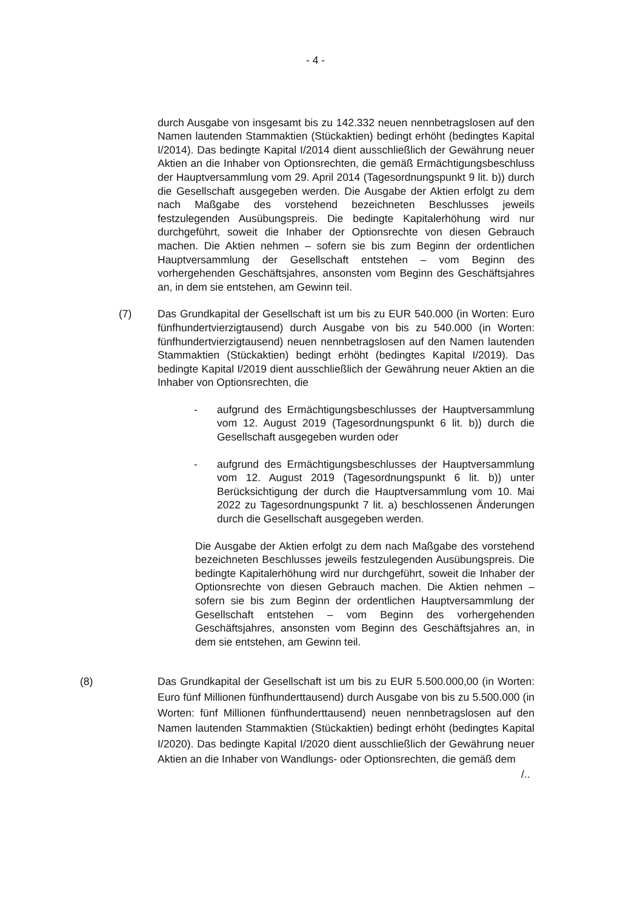- 4 -
durch Ausgabe von insgesamt bis zu 142.332 neuen nennbetragslosen auf den Namen lautenden Stammaktien (Stückaktien) bedingt erhöht (bedingtes Kapital I/2014). Das bedingte Kapital I/2014 dient ausschließlich der Gewährung neuer Aktien an die Inhaber von Optionsrechten, die gemäß Ermächtigungsbeschluss der Hauptversammlung vom 29. April 2014 (Tagesordnungspunkt 9 lit. b)) durch die Gesellschaft ausgegeben werden. Die Ausgabe der Aktien erfolgt zu dem nach Maßgabe des vorstehend bezeichneten Beschlusses jeweils festzulegenden Ausübungspreis. Die bedingte Kapitalerhöhung wird nur durchgeführt, soweit die Inhaber der Optionsrechte von diesen Gebrauch machen. Die Aktien nehmen – sofern sie bis zum Beginn der ordentlichen Hauptversammlung der Gesellschaft entstehen – vom Beginn des vorhergehenden Geschäftsjahres, ansonsten vom Beginn des Geschäftsjahres an, in dem sie entstehen, am Gewinn teil.
(7) Das Grundkapital der Gesellschaft ist um bis zu EUR 540.000 (in Worten: Euro fünfhundertvierzigtausend) durch Ausgabe von bis zu 540.000 (in Worten: fünfhundertvierzigtausend) neuen nennbetragslosen auf den Namen lautenden Stammaktien (Stückaktien) bedingt erhöht (bedingtes Kapital I/2019). Das bedingte Kapital I/2019 dient ausschließlich der Gewährung neuer Aktien an die Inhaber von Optionsrechten, die
- aufgrund des Ermächtigungsbeschlusses der Hauptversammlung vom 12. August 2019 (Tagesordnungspunkt 6 lit. b)) durch die Gesellschaft ausgegeben wurden oder
- aufgrund des Ermächtigungsbeschlusses der Hauptversammlung vom 12. August 2019 (Tagesordnungspunkt 6 lit. b)) unter Berücksichtigung der durch die Hauptversammlung vom 10. Mai 2022 zu Tagesordnungspunkt 7 lit. a) beschlossenen Änderungen durch die Gesellschaft ausgegeben werden.
Die Ausgabe der Aktien erfolgt zu dem nach Maßgabe des vorstehend bezeichneten Beschlusses jeweils festzulegenden Ausübungspreis. Die bedingte Kapitalerhöhung wird nur durchgeführt, soweit die Inhaber der Optionsrechte von diesen Gebrauch machen. Die Aktien nehmen – sofern sie bis zum Beginn der ordentlichen Hauptversammlung der Gesellschaft entstehen – vom Beginn des vorhergehenden Geschäftsjahres, ansonsten vom Beginn des Geschäftsjahres an, in dem sie entstehen, am Gewinn teil.
(8) Das Grundkapital der Gesellschaft ist um bis zu EUR 5.500.000,00 (in Worten: Euro fünf Millionen fünfhunderttausend) durch Ausgabe von bis zu 5.500.000 (in Worten: fünf Millionen fünfhunderttausend) neuen nennbetragslosen auf den Namen lautenden Stammaktien (Stückaktien) bedingt erhöht (bedingtes Kapital I/2020). Das bedingte Kapital I/2020 dient ausschließlich der Gewährung neuer Aktien an die Inhaber von Wandlungs- oder Optionsrechten, die gemäß dem
/..